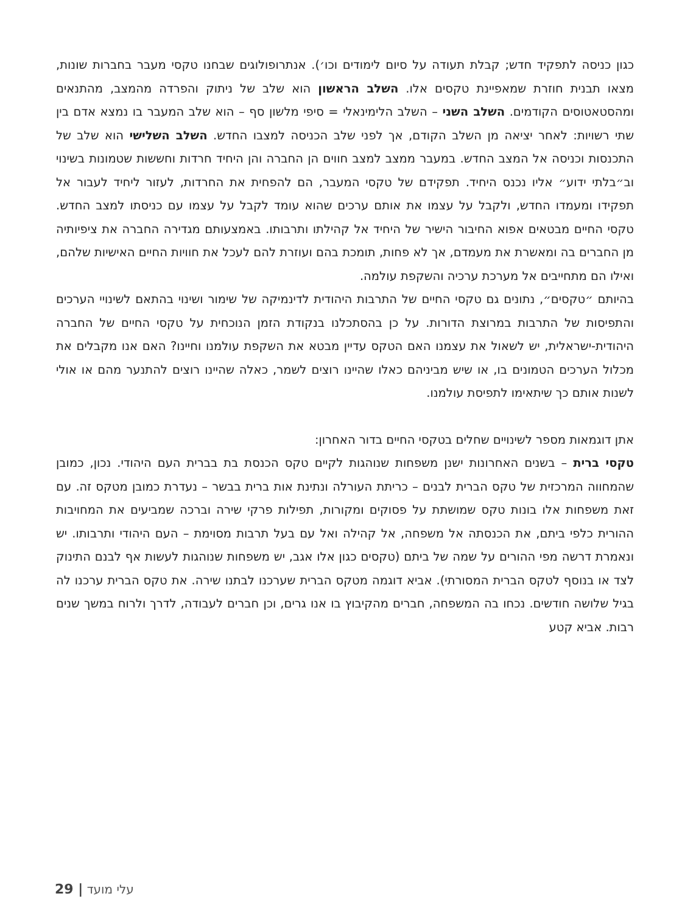כגון כניסה לתפקיד חדש; קבלת תעודה על סיום לימודים וכו׳). אנתרופולוגים שבחנו טקסי מעבר בחברות שונות, מצאו תבנית חוזרת שמאפיינת טקסים אלו. השלב הראשון הוא שלב של ניתוק והפרדה מהמצב, מהתנאים ומהסטאטוסים הקודמים. השלב השני – השלב הלימינאלי = סיפי מלשון סף – הוא שלב המעבר בו נמצא אדם בין שתי רשויות: לאחר יציאה מן השלב הקודם, אך לפני שלב הכניסה למצבו החדש. השלב השלישי הוא שלב של התכנסות וכניסה אל המצב החדש. במעבר ממצב למצב חווים הן החברה והן היחיד חרדות וחששות שטמונות בשינוי וב״בלתי ידוע״ אליו נכנס היחיד. תפקידם של טקסי המעבר, הם להפחית את החרדות, לעזור ליחיד לעבור אל תפקידו ומעמדו החדש, ולקבל על עצמו את אותם ערכים שהוא עומד לקבל על עצמו עם כניסתו למצב החדש. טקסי החיים מבטאים אפוא החיבור הישיר של היחיד אל קהילתו ותרבותו. באמצעותם מגדירה החברה את ציפיותיה מן החברים בה ומאשרת את מעמדם, אך לא פחות, תומכת בהם ועוזרת להם לעכל את חוויות החיים האישיות שלהם, ואילו הם מתחייבים אל מערכת ערכיה והשקפת עולמה.
בהיותם ״טקסים״, נתונים גם טקסי החיים של התרבות היהודית לדינמיקה של שימור ושינוי בהתאם לשינויי הערכים והתפיסות של התרבות במרוצת הדורות. על כן בהסתכלנו בנקודת הזמן הנוכחית על טקסי החיים של החברה היהודית-ישראלית, יש לשאול את עצמנו האם הטקס עדיין מבטא את השקפת עולמנו וחיינו? האם אנו מקבלים את מכלול הערכים הטמונים בו, או שיש מביניהם כאלו שהיינו רוצים לשמר, כאלה שהיינו רוצים להתנער מהם או אולי לשנות אותם כך שיתאימו לתפיסת עולמנו.
אתן דוגמאות מספר לשינויים שחלים בטקסי החיים בדור האחרון:
טקסי ברית – בשנים האחרונות ישנן משפחות שנוהגות לקיים טקס הכנסת בת בברית העם היהודי. נכון, כמובן שהמחווה המרכזית של טקס הברית לבנים – כריתת העורלה ונתינת אות ברית בבשר – נעדרת כמובן מטקס זה. עם זאת משפחות אלו בונות טקס שמושתת על פסוקים ומקורות, תפילות פרקי שירה וברכה שמביעים את המחויבות ההורית כלפי ביתם, את הכנסתה אל משפחה, אל קהילה ואל עם בעל תרבות מסוימת – העם היהודי ותרבותו. יש ונאמרת דרשה מפי ההורים על שמה של ביתם (טקסים כגון אלו אגב, יש משפחות שנוהגות לעשות אף לבנם התינוק לצד או בנוסף לטקס הברית המסורתי). אביא דוגמה מטקס הברית שערכנו לבתנו שירה. את טקס הברית ערכנו לה בגיל שלושה חודשים. נכחו בה המשפחה, חברים מהקיבוץ בו אנו גרים, וכן חברים לעבודה, לדרך ולרוח במשך שנים רבות. אביא קטע
29 | עלי מועד